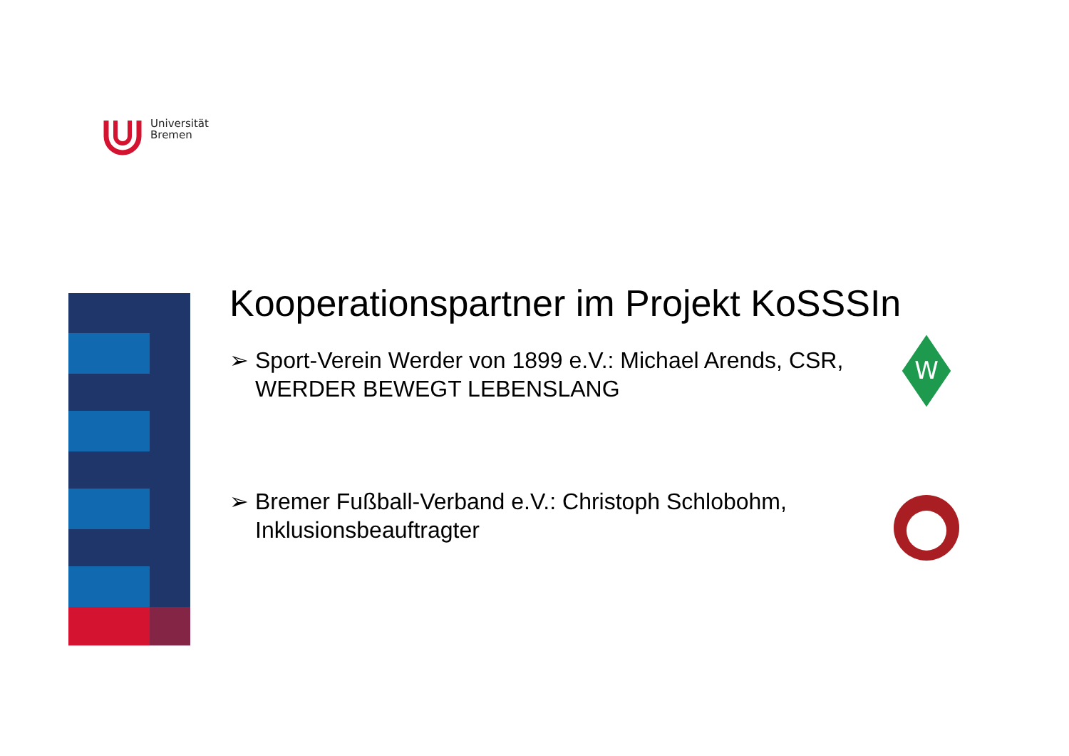Universität
Bremen
Kooperationspartner im Projekt KoSSSIn
➢ Sport-Verein Werder von 1899 e.V.: Michael Arends, CSR,
WERDER BEWEGT LEBENSLANG
➢ Bremer Fußball-Verband e.V.: Christoph Schlobohm,
Inklusionsbeauftragter
W